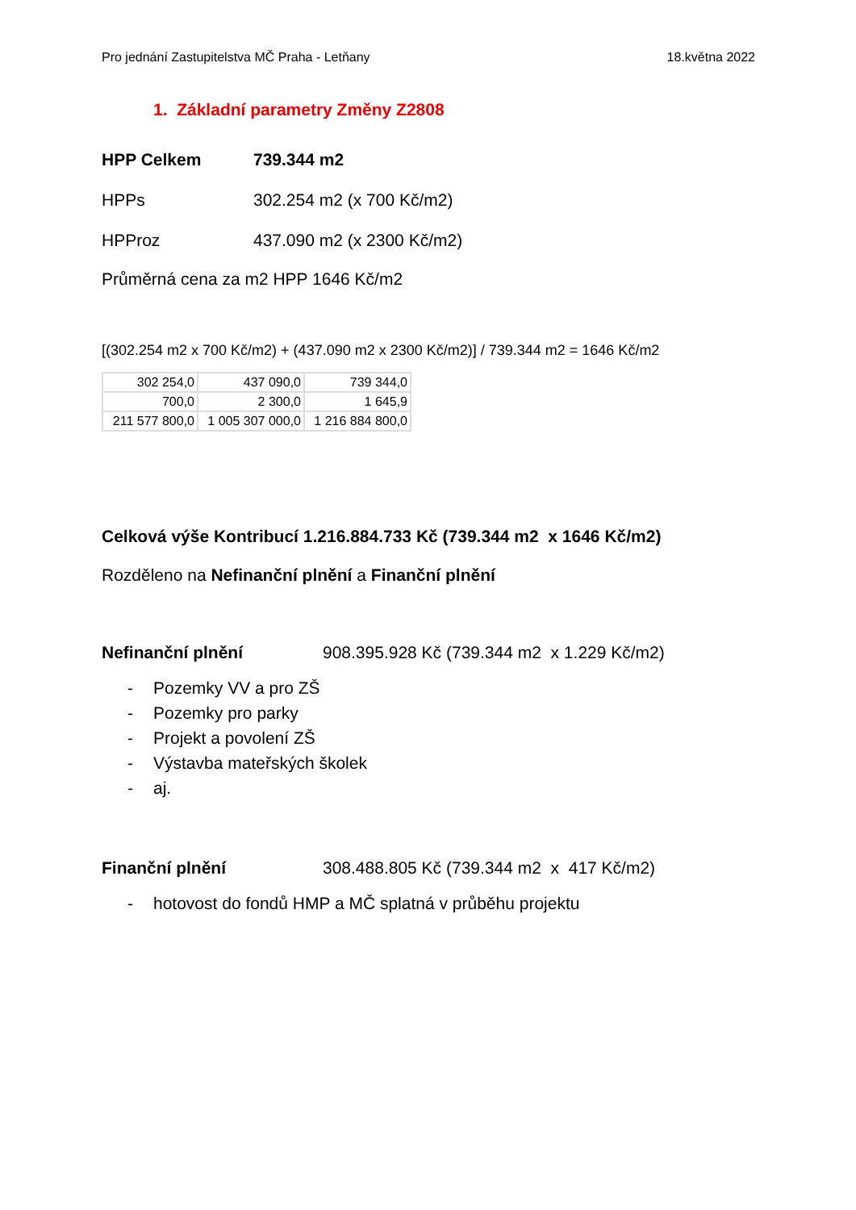Pro jednání Zastupitelstva MČ Praha - Letňany 18.května 2022
1. Základní parametry Změny Z2808
HPP Celkem 739.344 m2
HPPs 302.254 m2 (x 700 Kč/m2)
HPProz 437.090 m2 (x 2300 Kč/m2)
Průměrná cena za m2 HPP 1646 Kč/m2
[(302.254 m2 x 700 Kč/m2) + (437.090 m2 x 2300 Kč/m2)] / 739.344 m2 = 1646 Kč/m2
| 302 254,0 | 437 090,0 | 739 344,0 |
| 700,0 | 2 300,0 | 1 645,9 |
| 211 577 800,0 | 1 005 307 000,0 | 1 216 884 800,0 |
Celková výše Kontribucí 1.216.884.733 Kč (739.344 m2 x 1646 Kč/m2)
Rozděleno na Nefinanční plnění a Finanční plnění
Nefinanční plnění 908.395.928 Kč (739.344 m2 x 1.229 Kč/m2)
- Pozemky VV a pro ZŠ
- Pozemky pro parky
- Projekt a povolení ZŠ
- Výstavba mateřských školek
- aj.
Finanční plnění 308.488.805 Kč (739.344 m2 x 417 Kč/m2)
- hotovost do fondů HMP a MČ splatná v průběhu projektu